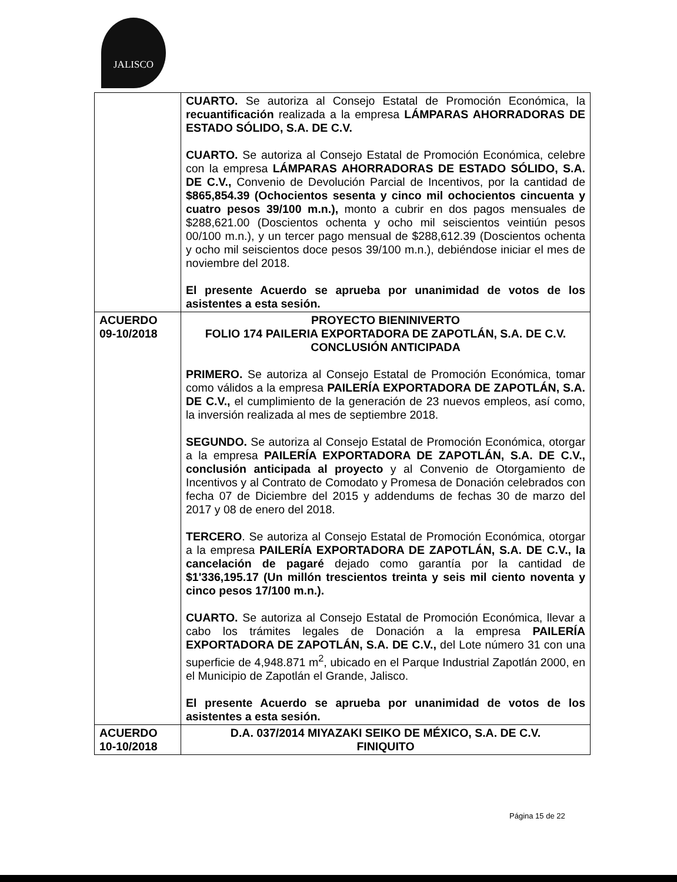JALISCO
| | CUARTO. Se autoriza al Consejo Estatal de Promoción Económica, la recuantificación realizada a la empresa LÁMPARAS AHORRADORAS DE ESTADO SÓLIDO, S.A. DE C.V. CUARTO. Se autoriza al Consejo Estatal de Promoción Económica, celebre con la empresa LÁMPARAS AHORRADORAS DE ESTADO SÓLIDO, S.A. DE C.V., Convenio de Devolución Parcial de Incentivos, por la cantidad de $865,854.39 (Ochocientos sesenta y cinco mil ochocientos cincuenta y cuatro pesos 39/100 m.n.), monto a cubrir en dos pagos mensuales de $288,621.00 (Doscientos ochenta y ocho mil seiscientos veintiún pesos 00/100 m.n.), y un tercer pago mensual de $288,612.39 (Doscientos ochenta y ocho mil seiscientos doce pesos 39/100 m.n.), debiéndose iniciar el mes de noviembre del 2018. El presente Acuerdo se aprueba por unanimidad de votos de los asistentes a esta sesión. |
| ACUERDO 09-10/2018 | PROYECTO BIENINIVERTO FOLIO 174 PAILERIA EXPORTADORA DE ZAPOTLÁN, S.A. DE C.V. CONCLUSIÓN ANTICIPADA PRIMERO. Se autoriza al Consejo Estatal de Promoción Económica, tomar como válidos a la empresa PAILERÍA EXPORTADORA DE ZAPOTLÁN, S.A. DE C.V., el cumplimiento de la generación de 23 nuevos empleos, así como, la inversión realizada al mes de septiembre 2018. SEGUNDO. Se autoriza al Consejo Estatal de Promoción Económica, otorgar a la empresa PAILERÍA EXPORTADORA DE ZAPOTLÁN, S.A. DE C.V., conclusión anticipada al proyecto y al Convenio de Otorgamiento de Incentivos y al Contrato de Comodato y Promesa de Donación celebrados con fecha 07 de Diciembre del 2015 y addendums de fechas 30 de marzo del 2017 y 08 de enero del 2018. TERCERO . Se autoriza al Consejo Estatal de Promoción Económica, otorgar a la empresa PAILERÍA EXPORTADORA DE ZAPOTLÁN, S.A. DE C.V., la cancelación de pagaré dejado como garantía por la cantidad de $1'336,195.17 (Un millón trescientos treinta y seis mil ciento noventa y cinco pesos 17/100 m.n.). CUARTO. Se autoriza al Consejo Estatal de Promoción Económica, llevar a cabo los trámites legales de Donación a la empresa PAILERÍA EXPORTADORA DE ZAPOTLÁN, S.A. DE C.V., del Lote número 31 con una superficie de 4,948.871 m<sup>2</sup>, ubicado en el Parque Industrial Zapotlán 2000, en el Municipio de Zapotlán el Grande, Jalisco. El presente Acuerdo se aprueba por unanimidad de votos de los asistentes a esta sesión. |
| ACUERDO 10-10/2018 | D.A. 037/2014 MIYAZAKI SEIKO DE MÉXICO, S.A. DE C.V. FINIQUITO |
Página 15 de 22